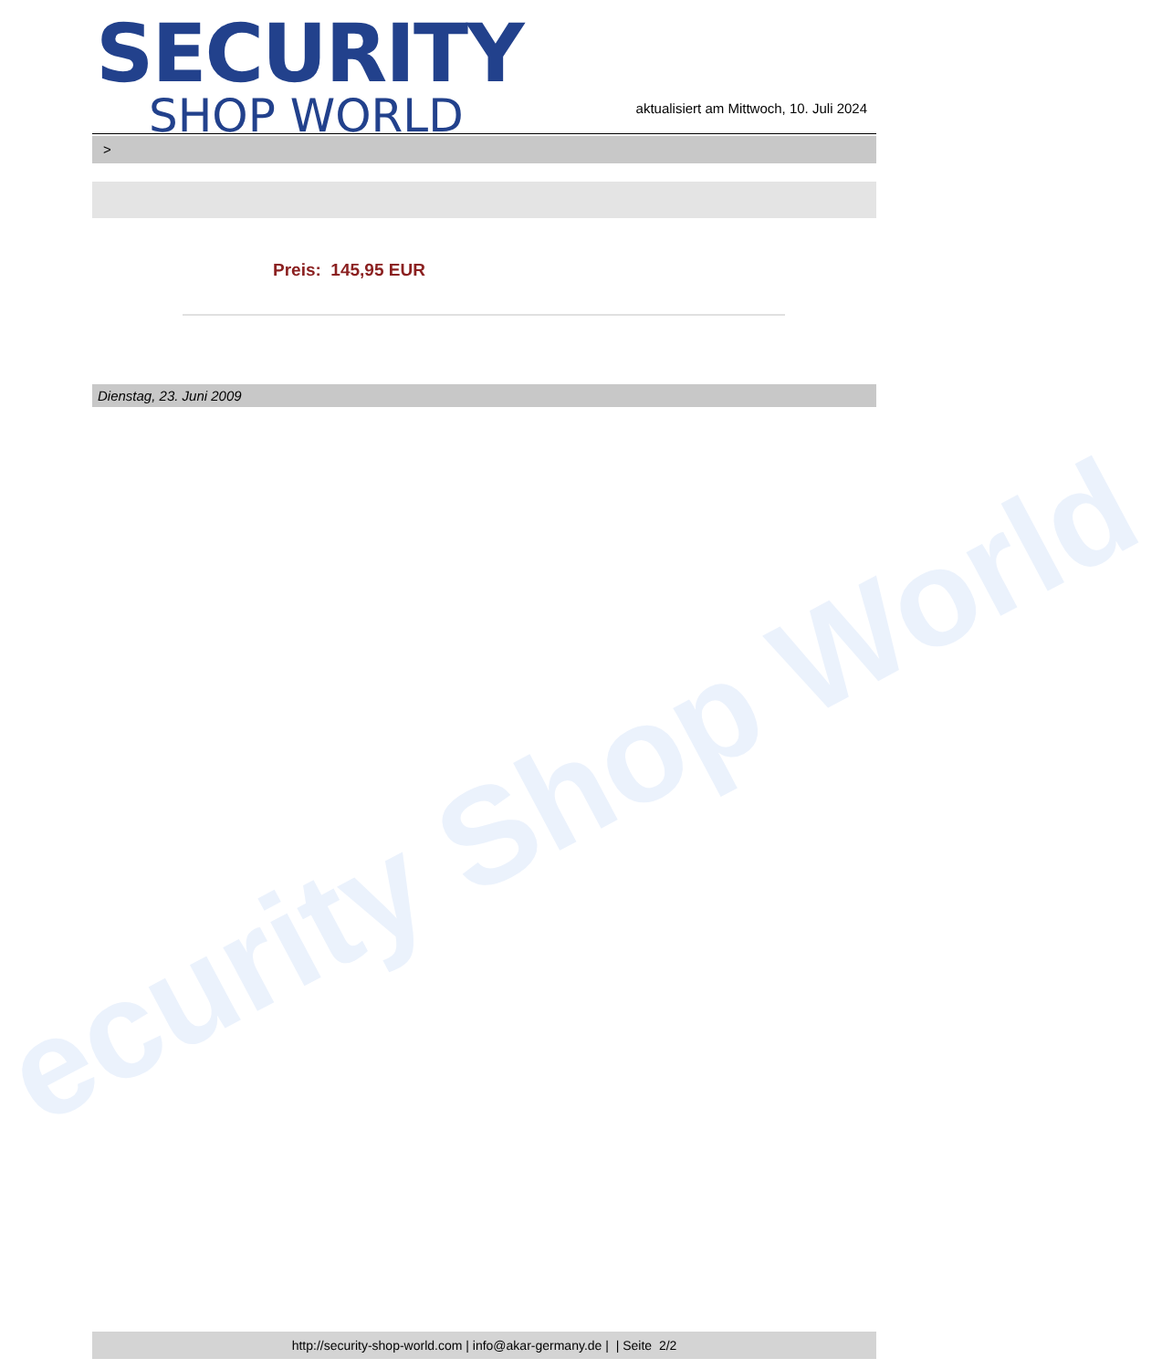SECURITY
SHOP WORLD
aktualisiert am Mittwoch, 10. Juli 2024
>
Preis: 145,95 EUR
Dienstag, 23. Juni 2009
ecurity Shop World
http://security-shop-world.com | info@akar-germany.de | | Seite 2/2